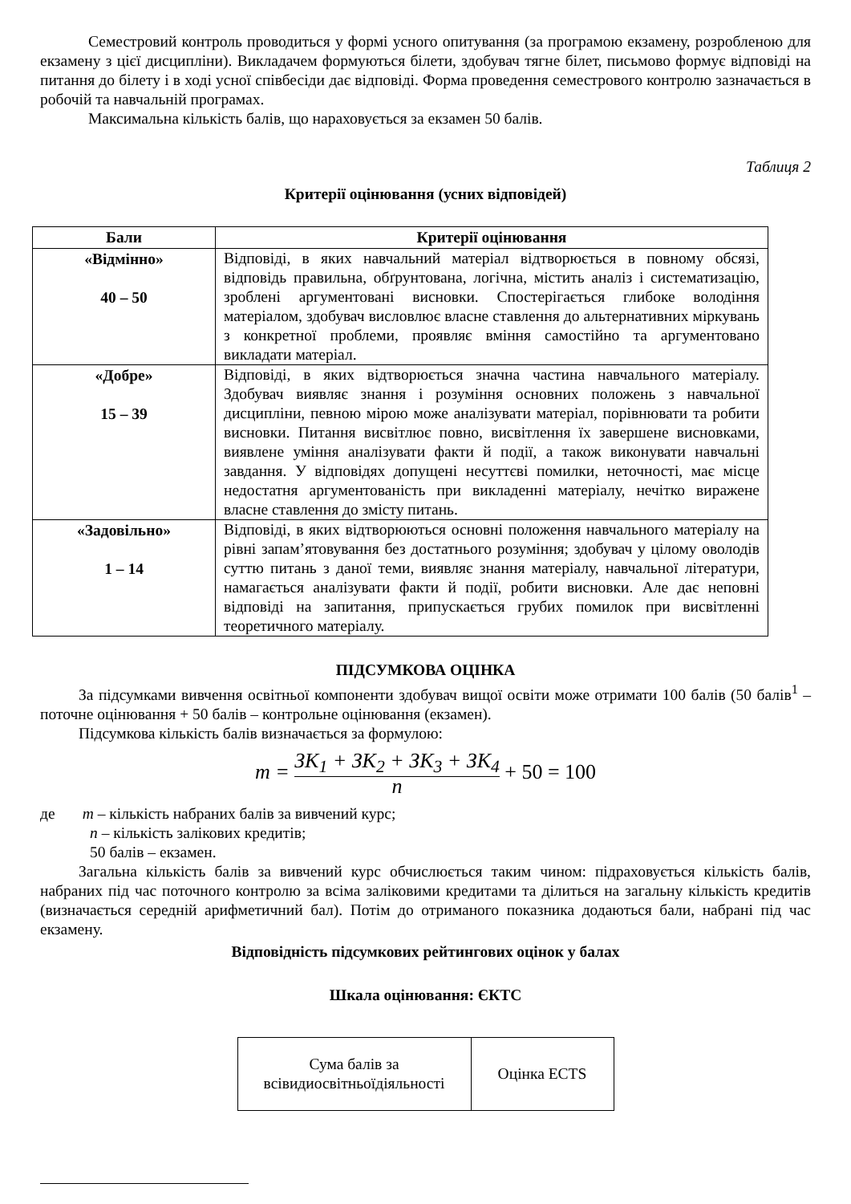Семестровий контроль проводиться у формі усного опитування (за програмою екзамену, розробленою для екзамену з цієї дисципліни). Викладачем формуються білети, здобувач тягне білет, письмово формує відповіді на питання до білету і в ході усної співбесіди дає відповіді. Форма проведення семестрового контролю зазначається в робочій та навчальній програмах.
Максимальна кількість балів, що нараховується за екзамен 50 балів.
Таблиця 2
Критерії оцінювання (усних відповідей)
| Бали | Критерії оцінювання |
| --- | --- |
| «Відмінно» 40 – 50 | Відповіді, в яких навчальний матеріал відтворюється в повному обсязі, відповідь правильна, обґрунтована, логічна, містить аналіз і систематизацію, зроблені аргументовані висновки. Спостерігається глибоке володіння матеріалом, здобувач висловлює власне ставлення до альтернативних міркувань з конкретної проблеми, проявляє вміння самостійно та аргументовано викладати матеріал. |
| «Добре» 15 – 39 | Відповіді, в яких відтворюється значна частина навчального матеріалу. Здобувач виявляє знання і розуміння основних положень з навчальної дисципліни, певною мірою може аналізувати матеріал, порівнювати та робити висновки. Питання висвітлює повно, висвітлення їх завершене висновками, виявлене уміння аналізувати факти й події, а також виконувати навчальні завдання. У відповідях допущені несуттєві помилки, неточності, має місце недостатня аргументованість при викладенні матеріалу, нечітко виражене власне ставлення до змісту питань. |
| «Задовільно» 1 – 14 | Відповіді, в яких відтворюються основні положення навчального матеріалу на рівні запам’ятовування без достатнього розуміння; здобувач у цілому оволодів суттю питань з даної теми, виявляє знання матеріалу, навчальної літератури, намагається аналізувати факти й події, робити висновки. Але дає неповні відповіді на запитання, припускається грубих помилок при висвітленні теоретичного матеріалу. |
ПІДСУМКОВА ОЦІНКА
За підсумками вивчення освітньої компоненти здобувач вищої освіти може отримати 100 балів (50 балів<sup>1</sup> – поточне оцінювання + 50 балів – контрольне оцінювання (екзамен).
Підсумкова кількість балів визначається за формулою:
m = ЗК<sub>1</sub> + ЗК<sub>2</sub> + ЗК<sub>3</sub> + ЗК<sub>4</sub> n + 50 = 100
де m – кількість набраних балів за вивчений курс;
n – кількість залікових кредитів;
50 балів – екзамен.
Загальна кількість балів за вивчений курс обчислюється таким чином: підраховується кількість балів, набраних під час поточного контролю за всіма заліковими кредитами та ділиться на загальну кількість кредитів (визначається середній арифметичний бал). Потім до отриманого показника додаються бали, набрані під час екзамену.
Відповідність підсумкових рейтингових оцінок у балах
Шкала оцінювання: ЄКТС
| Сума балів за всівидиосвітньоїдіяльності | Оцінка ECTS |